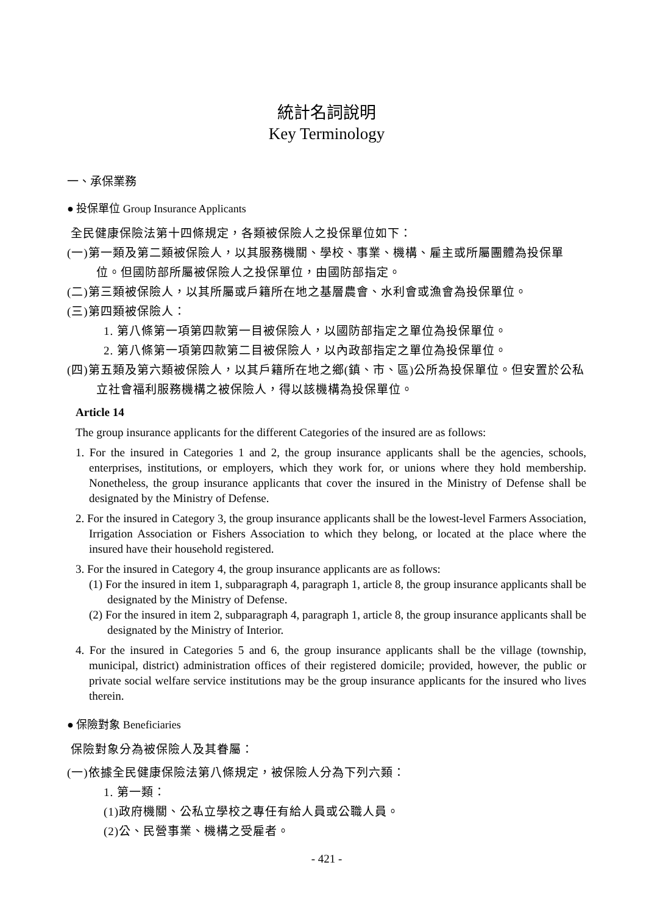統計名詞說明
Key Terminology
一、承保業務
● 投保單位 Group Insurance Applicants
全民健康保險法第十四條規定，各類被保險人之投保單位如下：
(一)第一類及第二類被保險人，以其服務機關、學校、事業、機構、雇主或所屬團體為投保單位。但國防部所屬被保險人之投保單位，由國防部指定。
(二)第三類被保險人，以其所屬或戶籍所在地之基層農會、水利會或漁會為投保單位。
(三)第四類被保險人：
1. 第八條第一項第四款第一目被保險人，以國防部指定之單位為投保單位。
2. 第八條第一項第四款第二目被保險人，以內政部指定之單位為投保單位。
(四)第五類及第六類被保險人，以其戶籍所在地之鄉(鎮、市、區)公所為投保單位。但安置於公私立社會福利服務機構之被保險人，得以該機構為投保單位。
Article 14
The group insurance applicants for the different Categories of the insured are as follows:
1. For the insured in Categories 1 and 2, the group insurance applicants shall be the agencies, schools, enterprises, institutions, or employers, which they work for, or unions where they hold membership. Nonetheless, the group insurance applicants that cover the insured in the Ministry of Defense shall be designated by the Ministry of Defense.
2. For the insured in Category 3, the group insurance applicants shall be the lowest-level Farmers Association, Irrigation Association or Fishers Association to which they belong, or located at the place where the insured have their household registered.
3. For the insured in Category 4, the group insurance applicants are as follows:
(1) For the insured in item 1, subparagraph 4, paragraph 1, article 8, the group insurance applicants shall be designated by the Ministry of Defense.
(2) For the insured in item 2, subparagraph 4, paragraph 1, article 8, the group insurance applicants shall be designated by the Ministry of Interior.
4. For the insured in Categories 5 and 6, the group insurance applicants shall be the village (township, municipal, district) administration offices of their registered domicile; provided, however, the public or private social welfare service institutions may be the group insurance applicants for the insured who lives therein.
● 保險對象 Beneficiaries
保險對象分為被保險人及其眷屬：
(一)依據全民健康保險法第八條規定，被保險人分為下列六類：
1. 第一類：
(1)政府機關、公私立學校之專任有給人員或公職人員。
(2)公、民營事業、機構之受雇者。
- 421 -